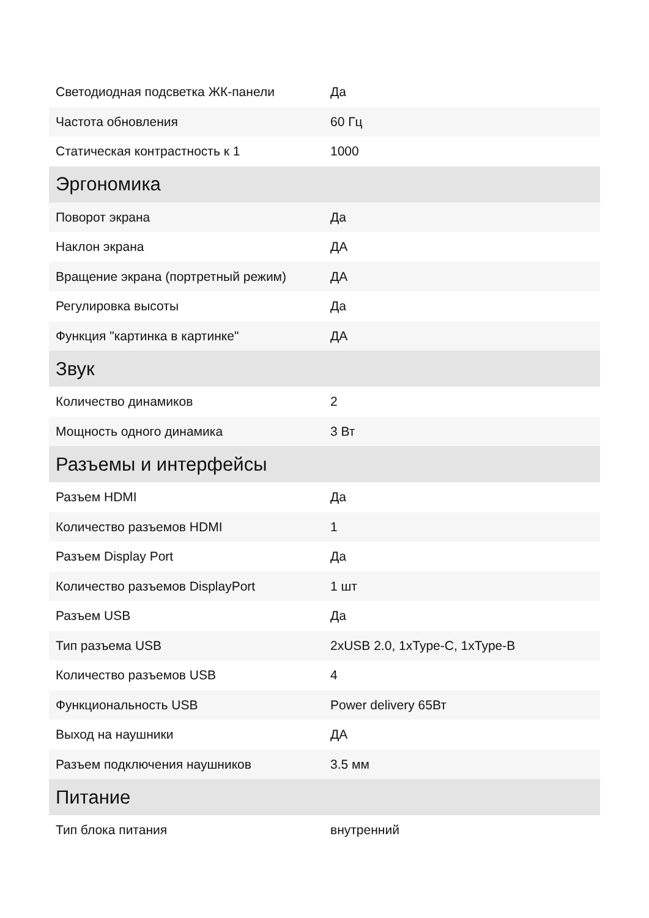| Светодиодная подсветка ЖК-панели | Да |
| Частота обновления | 60 Гц |
| Статическая контрастность к 1 | 1000 |
| Эргономика | |
| Поворот экрана | Да |
| Наклон экрана | ДА |
| Вращение экрана (портретный режим) | ДА |
| Регулировка высоты | Да |
| Функция "картинка в картинке" | ДА |
| Звук | |
| Количество динамиков | 2 |
| Мощность одного динамика | 3 Вт |
| Разъемы и интерфейсы | |
| Разъем HDMI | Да |
| Количество разъемов HDMI | 1 |
| Разъем Display Port | Да |
| Количество разъемов DisplayPort | 1 шт |
| Разъем USB | Да |
| Тип разъема USB | 2xUSB 2.0, 1xType-C, 1xType-B |
| Количество разъемов USB | 4 |
| Функциональность USB | Power delivery 65Вт |
| Выход на наушники | ДА |
| Разъем подключения наушников | 3.5 мм |
| Питание | |
| Тип блока питания | внутренний |